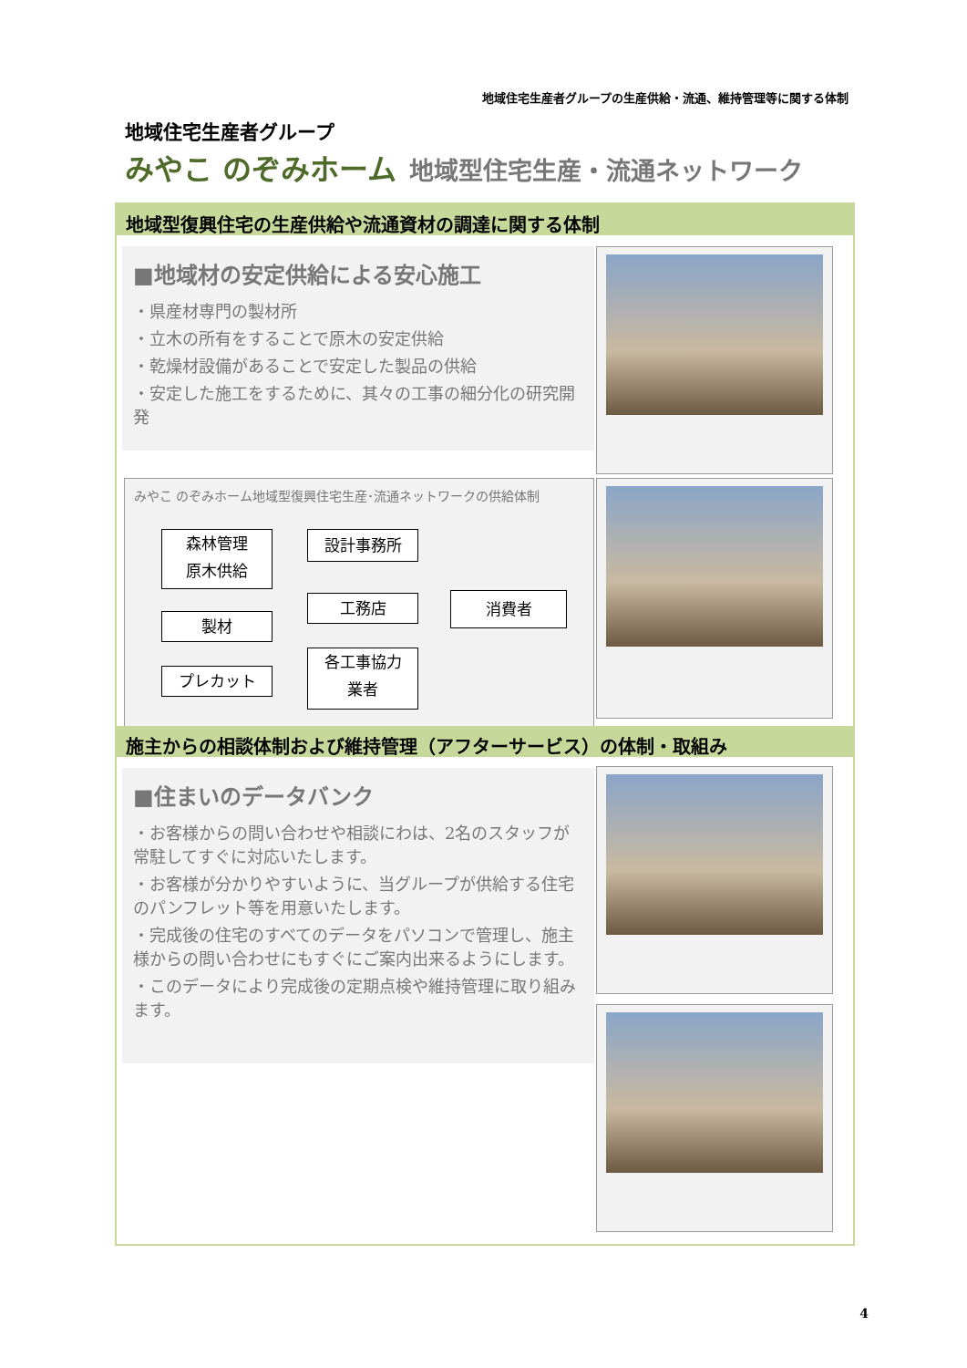地域住宅生産者グループの生産供給・流通、維持管理等に関する体制
地域住宅生産者グループ
みやこ のぞみホーム 地域型住宅生産・流通ネットワーク
地域型復興住宅の生産供給や流通資材の調達に関する体制
■地域材の安定供給による安心施工
・県産材専門の製材所
・立木の所有をすることで原木の安定供給
・乾燥材設備があることで安定した製品の供給
・安定した施工をするために、其々の工事の細分化の研究開発
みやこ のぞみホーム地域型復興住宅生産･流通ネットワークの供給体制
森林管理
原木供給
製材
プレカット
設計事務所
工務店
各工事協力
業者
消費者
施主からの相談体制および維持管理（アフターサービス）の体制・取組み
■住まいのデータバンク
・お客様からの問い合わせや相談にわは、2名のスタッフが常駐してすぐに対応いたします。
・お客様が分かりやすいように、当グループが供給する住宅のパンフレット等を用意いたします。
・完成後の住宅のすべてのデータをパソコンで管理し、施主様からの問い合わせにもすぐにご案内出来るようにします。
・このデータにより完成後の定期点検や維持管理に取り組みます。
4